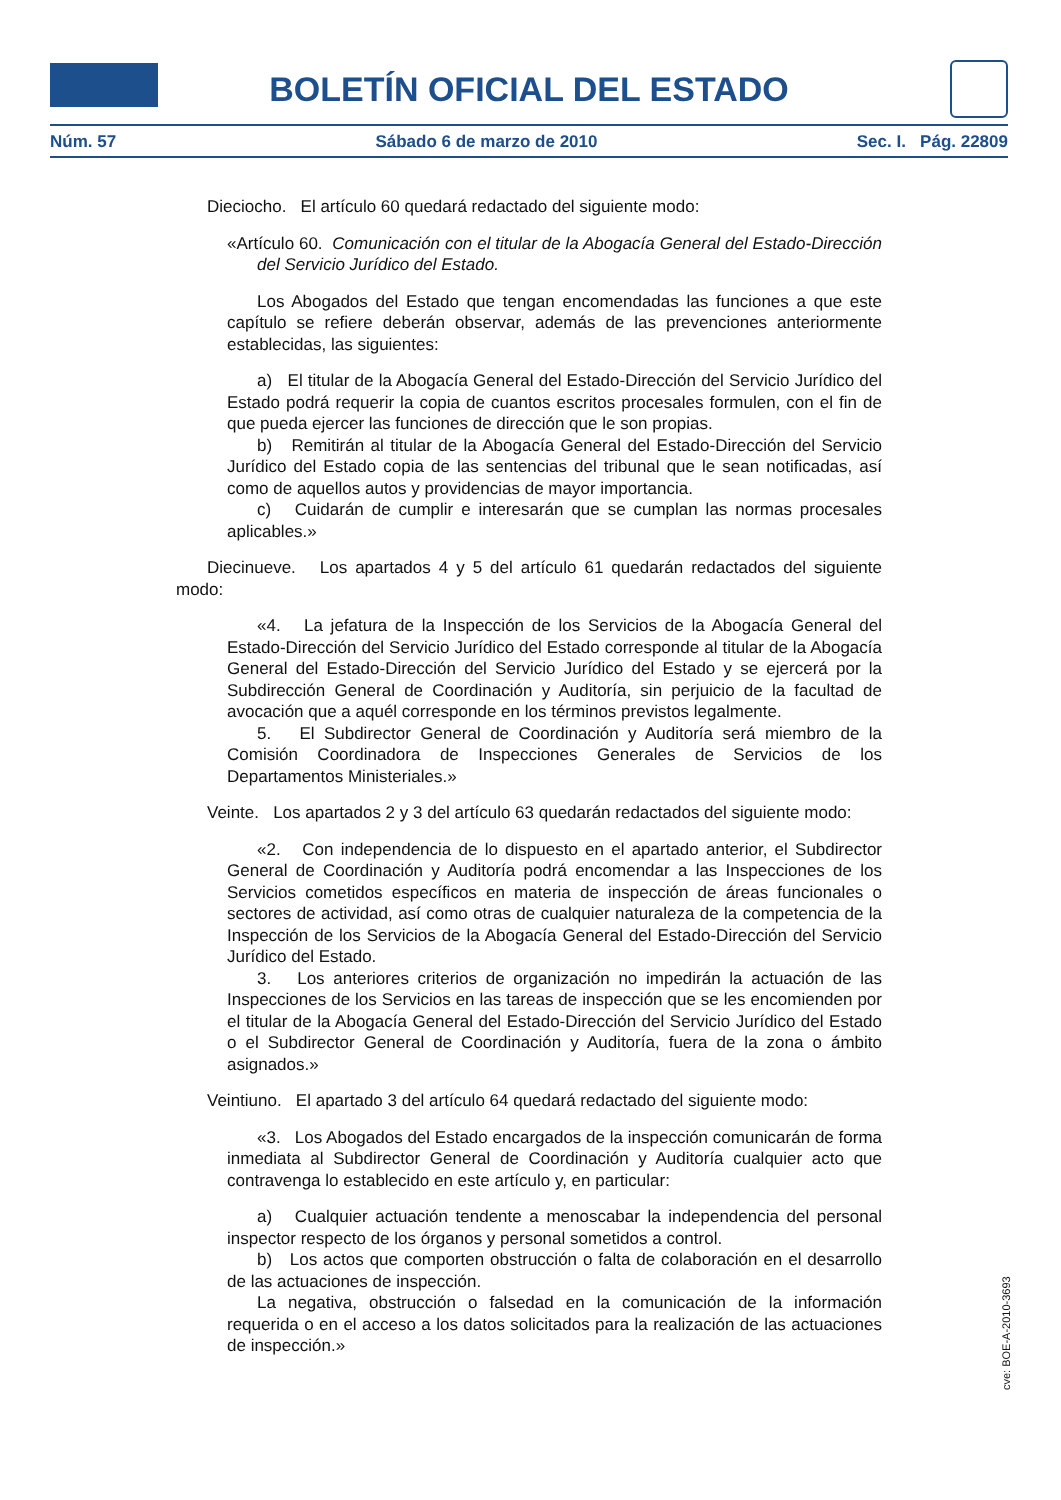BOLETÍN OFICIAL DEL ESTADO
Núm. 57 Sábado 6 de marzo de 2010 Sec. I. Pág. 22809
Dieciocho. El artículo 60 quedará redactado del siguiente modo:
«Artículo 60. Comunicación con el titular de la Abogacía General del Estado-Dirección del Servicio Jurídico del Estado.
Los Abogados del Estado que tengan encomendadas las funciones a que este capítulo se refiere deberán observar, además de las prevenciones anteriormente establecidas, las siguientes:
a) El titular de la Abogacía General del Estado-Dirección del Servicio Jurídico del Estado podrá requerir la copia de cuantos escritos procesales formulen, con el fin de que pueda ejercer las funciones de dirección que le son propias.
b) Remitirán al titular de la Abogacía General del Estado-Dirección del Servicio Jurídico del Estado copia de las sentencias del tribunal que le sean notificadas, así como de aquellos autos y providencias de mayor importancia.
c) Cuidarán de cumplir e interesarán que se cumplan las normas procesales aplicables.»
Diecinueve. Los apartados 4 y 5 del artículo 61 quedarán redactados del siguiente modo:
«4. La jefatura de la Inspección de los Servicios de la Abogacía General del Estado-Dirección del Servicio Jurídico del Estado corresponde al titular de la Abogacía General del Estado-Dirección del Servicio Jurídico del Estado y se ejercerá por la Subdirección General de Coordinación y Auditoría, sin perjuicio de la facultad de avocación que a aquél corresponde en los términos previstos legalmente.
5. El Subdirector General de Coordinación y Auditoría será miembro de la Comisión Coordinadora de Inspecciones Generales de Servicios de los Departamentos Ministeriales.»
Veinte. Los apartados 2 y 3 del artículo 63 quedarán redactados del siguiente modo:
«2. Con independencia de lo dispuesto en el apartado anterior, el Subdirector General de Coordinación y Auditoría podrá encomendar a las Inspecciones de los Servicios cometidos específicos en materia de inspección de áreas funcionales o sectores de actividad, así como otras de cualquier naturaleza de la competencia de la Inspección de los Servicios de la Abogacía General del Estado-Dirección del Servicio Jurídico del Estado.
3. Los anteriores criterios de organización no impedirán la actuación de las Inspecciones de los Servicios en las tareas de inspección que se les encomienden por el titular de la Abogacía General del Estado-Dirección del Servicio Jurídico del Estado o el Subdirector General de Coordinación y Auditoría, fuera de la zona o ámbito asignados.»
Veintiuno. El apartado 3 del artículo 64 quedará redactado del siguiente modo:
«3. Los Abogados del Estado encargados de la inspección comunicarán de forma inmediata al Subdirector General de Coordinación y Auditoría cualquier acto que contravenga lo establecido en este artículo y, en particular:
a) Cualquier actuación tendente a menoscabar la independencia del personal inspector respecto de los órganos y personal sometidos a control.
b) Los actos que comporten obstrucción o falta de colaboración en el desarrollo de las actuaciones de inspección.
La negativa, obstrucción o falsedad en la comunicación de la información requerida o en el acceso a los datos solicitados para la realización de las actuaciones de inspección.»
cve: BOE-A-2010-3693